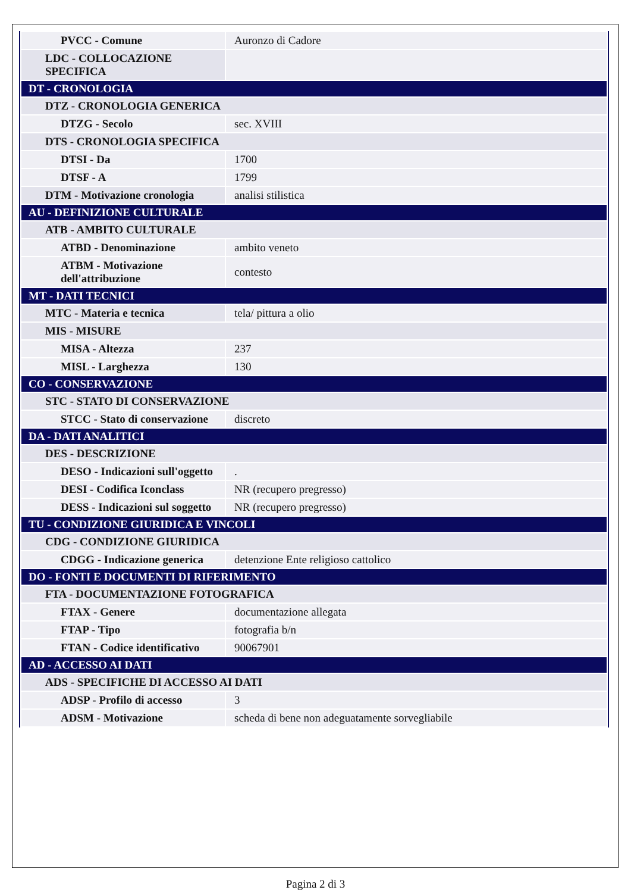| PVCC - Comune | Auronzo di Cadore |
| LDC - COLLOCAZIONE SPECIFICA | |
| DT - CRONOLOGIA | |
| DTZ - CRONOLOGIA GENERICA | |
| DTZG - Secolo | sec. XVIII |
| DTS - CRONOLOGIA SPECIFICA | |
| DTSI - Da | 1700 |
| DTSF - A | 1799 |
| DTM - Motivazione cronologia | analisi stilistica |
| AU - DEFINIZIONE CULTURALE | |
| ATB - AMBITO CULTURALE | |
| ATBD - Denominazione | ambito veneto |
| ATBM - Motivazione dell'attribuzione | contesto |
| MT - DATI TECNICI | |
| MTC - Materia e tecnica | tela/ pittura a olio |
| MIS - MISURE | |
| MISA - Altezza | 237 |
| MISL - Larghezza | 130 |
| CO - CONSERVAZIONE | |
| STC - STATO DI CONSERVAZIONE | |
| STCC - Stato di conservazione | discreto |
| DA - DATI ANALITICI | |
| DES - DESCRIZIONE | |
| DESO - Indicazioni sull'oggetto | . |
| DESI - Codifica Iconclass | NR (recupero pregresso) |
| DESS - Indicazioni sul soggetto | NR (recupero pregresso) |
| TU - CONDIZIONE GIURIDICA E VINCOLI | |
| CDG - CONDIZIONE GIURIDICA | |
| CDGG - Indicazione generica | detenzione Ente religioso cattolico |
| DO - FONTI E DOCUMENTI DI RIFERIMENTO | |
| FTA - DOCUMENTAZIONE FOTOGRAFICA | |
| FTAX - Genere | documentazione allegata |
| FTAP - Tipo | fotografia b/n |
| FTAN - Codice identificativo | 90067901 |
| AD - ACCESSO AI DATI | |
| ADS - SPECIFICHE DI ACCESSO AI DATI | |
| ADSP - Profilo di accesso | 3 |
| ADSM - Motivazione | scheda di bene non adeguatamente sorvegliabile |
Pagina 2 di 3